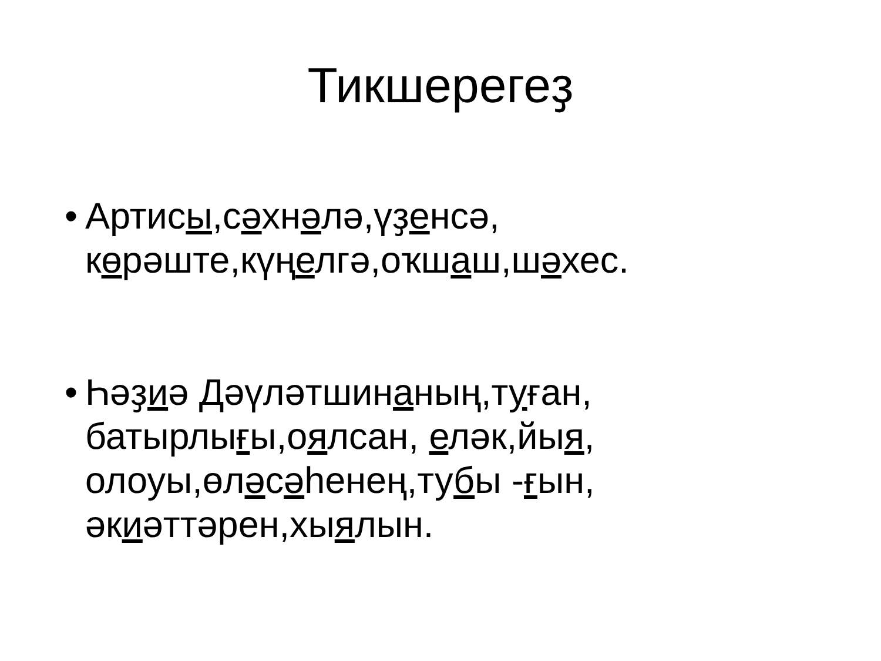Тикшерегеҙ
• Артисы, сәхнәлә,үҙенсә, көрәште,күңелгә,оҡшаш,шәхес.
• Һәҙиә Дәүләтшинаның,туған, батырлығы,оялсан, еләк,йыя, олоуы,өләсәһенең,тубы -ғын, әкиәттәрен,хыялын.